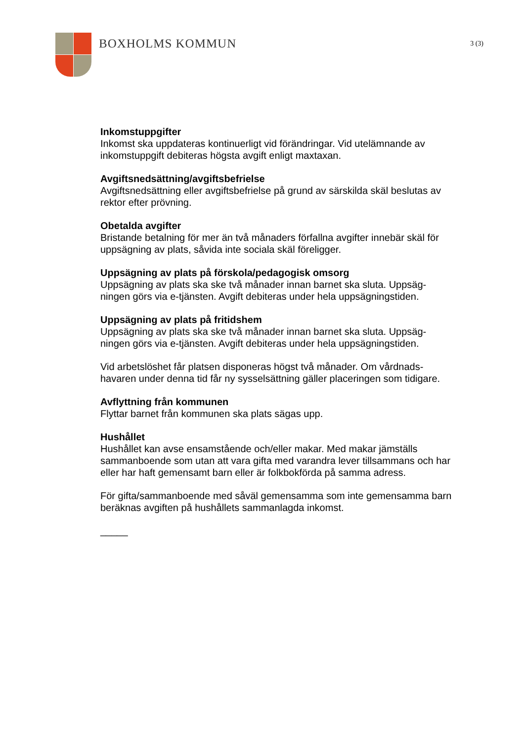BOXHOLMS KOMMUN
3 (3)
Inkomstuppgifter
Inkomst ska uppdateras kontinuerligt vid förändringar. Vid utelämnande av inkomstuppgift debiteras högsta avgift enligt maxtaxan.
Avgiftsnedsättning/avgiftsbefrielse
Avgiftsnedsättning eller avgiftsbefrielse på grund av särskilda skäl beslutas av rektor efter prövning.
Obetalda avgifter
Bristande betalning för mer än två månaders förfallna avgifter innebär skäl för uppsägning av plats, såvida inte sociala skäl föreligger.
Uppsägning av plats på förskola/pedagogisk omsorg
Uppsägning av plats ska ske två månader innan barnet ska sluta. Uppsäg-
ningen görs via e-tjänsten. Avgift debiteras under hela uppsägningstiden.
Uppsägning av plats på fritidshem
Uppsägning av plats ska ske två månader innan barnet ska sluta. Uppsäg-
ningen görs via e-tjänsten. Avgift debiteras under hela uppsägningstiden.
Vid arbetslöshet får platsen disponeras högst två månader. Om vårdnads-
havaren under denna tid får ny sysselsättning gäller placeringen som tidigare.
Avflyttning från kommunen
Flyttar barnet från kommunen ska plats sägas upp.
Hushållet
Hushållet kan avse ensamstående och/eller makar. Med makar jämställs sammanboende som utan att vara gifta med varandra lever tillsammans och har eller har haft gemensamt barn eller är folkbokförda på samma adress.
För gifta/sammanboende med såväl gemensamma som inte gemensamma barn beräknas avgiften på hushållets sammanlagda inkomst.
_____